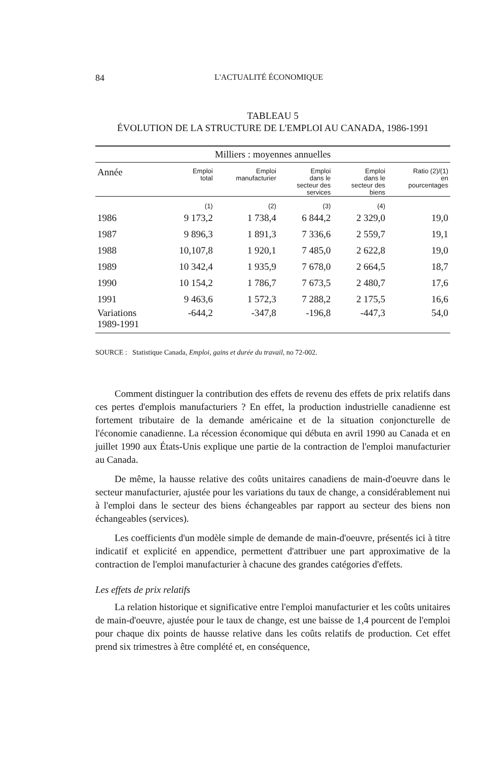84 L'ACTUALITÉ ÉCONOMIQUE
TABLEAU 5
ÉVOLUTION DE LA STRUCTURE DE L'EMPLOI AU CANADA, 1986-1991
| Milliers : moyennes annuelles | | | | | |
| --- | --- | --- | --- | --- | --- |
| Année | Emploi total | Emploi manufacturier | Emploi dans le secteur des services | Emploi dans le secteur des biens | Ratio (2)/(1) en pourcentages |
| | (1) | (2) | (3) | (4) | |
| 1986 | 9 173,2 | 1 738,4 | 6 844,2 | 2 329,0 | 19,0 |
| 1987 | 9 896,3 | 1 891,3 | 7 336,6 | 2 559,7 | 19,1 |
| 1988 | 10,107,8 | 1 920,1 | 7 485,0 | 2 622,8 | 19,0 |
| 1989 | 10 342,4 | 1 935,9 | 7 678,0 | 2 664,5 | 18,7 |
| 1990 | 10 154,2 | 1 786,7 | 7 673,5 | 2 480,7 | 17,6 |
| 1991 | 9 463,6 | 1 572,3 | 7 288,2 | 2 175,5 | 16,6 |
| Variations 1989-1991 | -644,2 | -347,8 | -196,8 | -447,3 | 54,0 |
SOURCE : Statistique Canada, Emploi, gains et durée du travail, no 72-002.
Comment distinguer la contribution des effets de revenu des effets de prix relatifs dans ces pertes d'emplois manufacturiers ? En effet, la production industrielle canadienne est fortement tributaire de la demande américaine et de la situation conjoncturelle de l'économie canadienne. La récession économique qui débuta en avril 1990 au Canada et en juillet 1990 aux États-Unis explique une partie de la contraction de l'emploi manufacturier au Canada.
De même, la hausse relative des coûts unitaires canadiens de main-d'oeuvre dans le secteur manufacturier, ajustée pour les variations du taux de change, a considérablement nui à l'emploi dans le secteur des biens échangeables par rapport au secteur des biens non échangeables (services).
Les coefficients d'un modèle simple de demande de main-d'oeuvre, présentés ici à titre indicatif et explicité en appendice, permettent d'attribuer une part approximative de la contraction de l'emploi manufacturier à chacune des grandes catégories d'effets.
Les effets de prix relatifs
La relation historique et significative entre l'emploi manufacturier et les coûts unitaires de main-d'oeuvre, ajustée pour le taux de change, est une baisse de 1,4 pourcent de l'emploi pour chaque dix points de hausse relative dans les coûts relatifs de production. Cet effet prend six trimestres à être complété et, en conséquence,